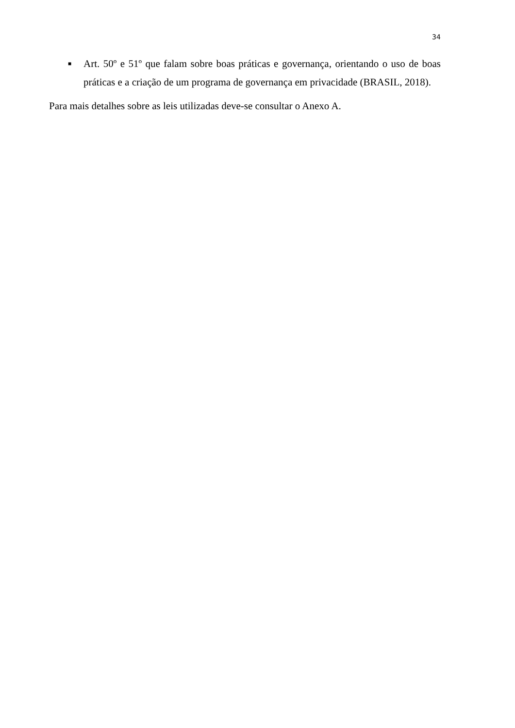34
■
Art. 50º e 51º que falam sobre boas práticas e governança, orientando o uso de boas práticas e a criação de um programa de governança em privacidade (BRASIL, 2018).
Para mais detalhes sobre as leis utilizadas deve-se consultar o Anexo A.